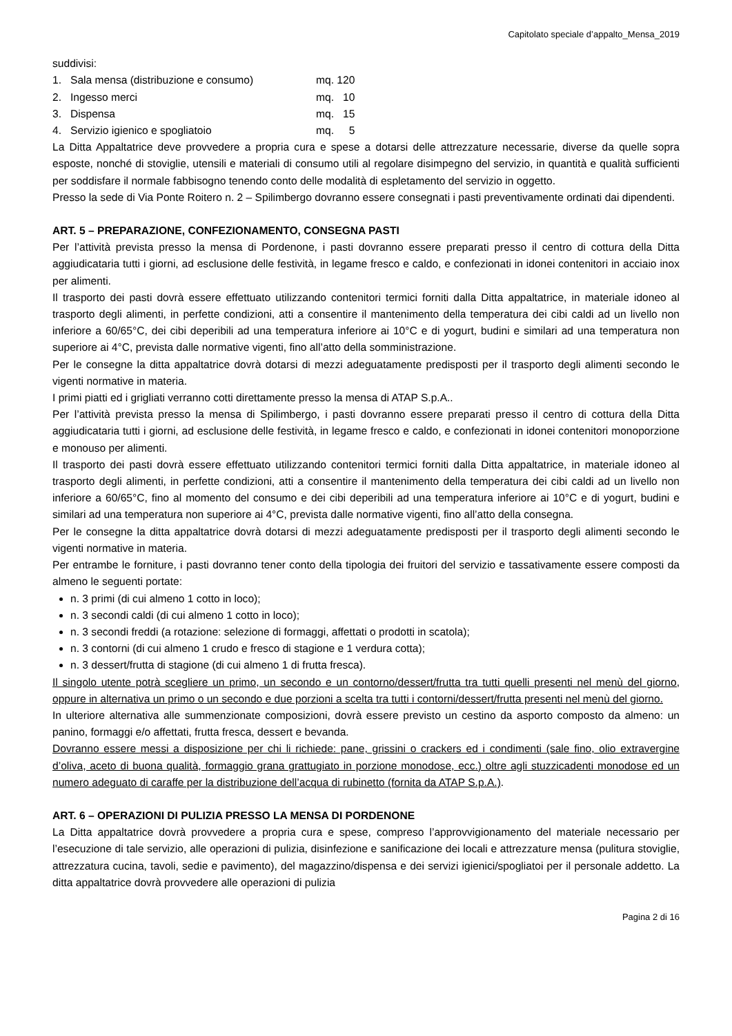Capitolato speciale d’appalto_Mensa_2019
suddivisi:
1. Sala mensa (distribuzione e consumo) mq. 120
2. Ingesso merci mq. 10
3. Dispensa mq. 15
4. Servizio igienico e spogliatoio mq. 5
La Ditta Appaltatrice deve provvedere a propria cura e spese a dotarsi delle attrezzature necessarie, diverse da quelle sopra esposte, nonché di stoviglie, utensili e materiali di consumo utili al regolare disimpegno del servizio, in quantità e qualità sufficienti per soddisfare il normale fabbisogno tenendo conto delle modalità di espletamento del servizio in oggetto.
Presso la sede di Via Ponte Roitero n. 2 – Spilimbergo dovranno essere consegnati i pasti preventivamente ordinati dai dipendenti.
ART. 5 – PREPARAZIONE, CONFEZIONAMENTO, CONSEGNA PASTI
Per l’attività prevista presso la mensa di Pordenone, i pasti dovranno essere preparati presso il centro di cottura della Ditta aggiudicataria tutti i giorni, ad esclusione delle festività, in legame fresco e caldo, e confezionati in idonei contenitori in acciaio inox per alimenti.
Il trasporto dei pasti dovrà essere effettuato utilizzando contenitori termici forniti dalla Ditta appaltatrice, in materiale idoneo al trasporto degli alimenti, in perfette condizioni, atti a consentire il mantenimento della temperatura dei cibi caldi ad un livello non inferiore a 60/65°C, dei cibi deperibili ad una temperatura inferiore ai 10°C e di yogurt, budini e similari ad una temperatura non superiore ai 4°C, prevista dalle normative vigenti, fino all’atto della somministrazione.
Per le consegne la ditta appaltatrice dovrà dotarsi di mezzi adeguatamente predisposti per il trasporto degli alimenti secondo le vigenti normative in materia.
I primi piatti ed i grigliati verranno cotti direttamente presso la mensa di ATAP S.p.A..
Per l’attività prevista presso la mensa di Spilimbergo, i pasti dovranno essere preparati presso il centro di cottura della Ditta aggiudicataria tutti i giorni, ad esclusione delle festività, in legame fresco e caldo, e confezionati in idonei contenitori monoporzione e monouso per alimenti.
Il trasporto dei pasti dovrà essere effettuato utilizzando contenitori termici forniti dalla Ditta appaltatrice, in materiale idoneo al trasporto degli alimenti, in perfette condizioni, atti a consentire il mantenimento della temperatura dei cibi caldi ad un livello non inferiore a 60/65°C, fino al momento del consumo e dei cibi deperibili ad una temperatura inferiore ai 10°C e di yogurt, budini e similari ad una temperatura non superiore ai 4°C, prevista dalle normative vigenti, fino all’atto della consegna.
Per le consegne la ditta appaltatrice dovrà dotarsi di mezzi adeguatamente predisposti per il trasporto degli alimenti secondo le vigenti normative in materia.
Per entrambe le forniture, i pasti dovranno tener conto della tipologia dei fruitori del servizio e tassativamente essere composti da almeno le seguenti portate:
n. 3 primi (di cui almeno 1 cotto in loco);
n. 3 secondi caldi (di cui almeno 1 cotto in loco);
n. 3 secondi freddi (a rotazione: selezione di formaggi, affettati o prodotti in scatola);
n. 3 contorni (di cui almeno 1 crudo e fresco di stagione e 1 verdura cotta);
n. 3 dessert/frutta di stagione (di cui almeno 1 di frutta fresca).
Il singolo utente potrà scegliere un primo, un secondo e un contorno/dessert/frutta tra tutti quelli presenti nel menù del giorno, oppure in alternativa un primo o un secondo e due porzioni a scelta tra tutti i contorni/dessert/frutta presenti nel menù del giorno.
In ulteriore alternativa alle summenzionate composizioni, dovrà essere previsto un cestino da asporto composto da almeno: un panino, formaggi e/o affettati, frutta fresca, dessert e bevanda.
Dovranno essere messi a disposizione per chi li richiede: pane, grissini o crackers ed i condimenti (sale fino, olio extravergine d’oliva, aceto di buona qualità, formaggio grana grattugiato in porzione monodose, ecc.) oltre agli stuzzicadenti monodose ed un numero adeguato di caraffe per la distribuzione dell’acqua di rubinetto (fornita da ATAP S.p.A.).
ART. 6 – OPERAZIONI DI PULIZIA PRESSO LA MENSA DI PORDENONE
La Ditta appaltatrice dovrà provvedere a propria cura e spese, compreso l’approvvigionamento del materiale necessario per l’esecuzione di tale servizio, alle operazioni di pulizia, disinfezione e sanificazione dei locali e attrezzature mensa (pulitura stoviglie, attrezzatura cucina, tavoli, sedie e pavimento), del magazzino/dispensa e dei servizi igienici/spogliatoi per il personale addetto. La ditta appaltatrice dovrà provvedere alle operazioni di pulizia
Pagina 2 di 16